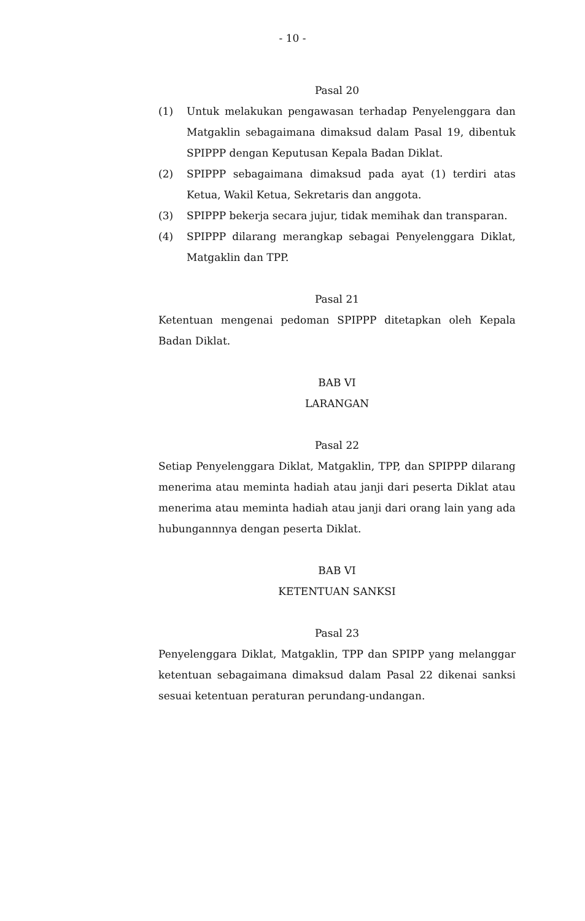- 10 -
Pasal 20
(1) Untuk melakukan pengawasan terhadap Penyelenggara dan Matgaklin sebagaimana dimaksud dalam Pasal 19, dibentuk SPIPPP dengan Keputusan Kepala Badan Diklat.
(2) SPIPPP sebagaimana dimaksud pada ayat (1) terdiri atas Ketua, Wakil Ketua, Sekretaris dan anggota.
(3) SPIPPP bekerja secara jujur, tidak memihak dan transparan.
(4) SPIPPP dilarang merangkap sebagai Penyelenggara Diklat, Matgaklin dan TPP.
Pasal 21
Ketentuan mengenai pedoman SPIPPP ditetapkan oleh Kepala Badan Diklat.
BAB VI
LARANGAN
Pasal 22
Setiap Penyelenggara Diklat, Matgaklin, TPP, dan SPIPPP dilarang menerima atau meminta hadiah atau janji dari peserta Diklat atau menerima atau meminta hadiah atau janji dari orang lain yang ada hubungannnya dengan peserta Diklat.
BAB VI
KETENTUAN SANKSI
Pasal 23
Penyelenggara Diklat, Matgaklin, TPP dan SPIPP yang melanggar ketentuan sebagaimana dimaksud dalam Pasal 22 dikenai sanksi sesuai ketentuan peraturan perundang-undangan.